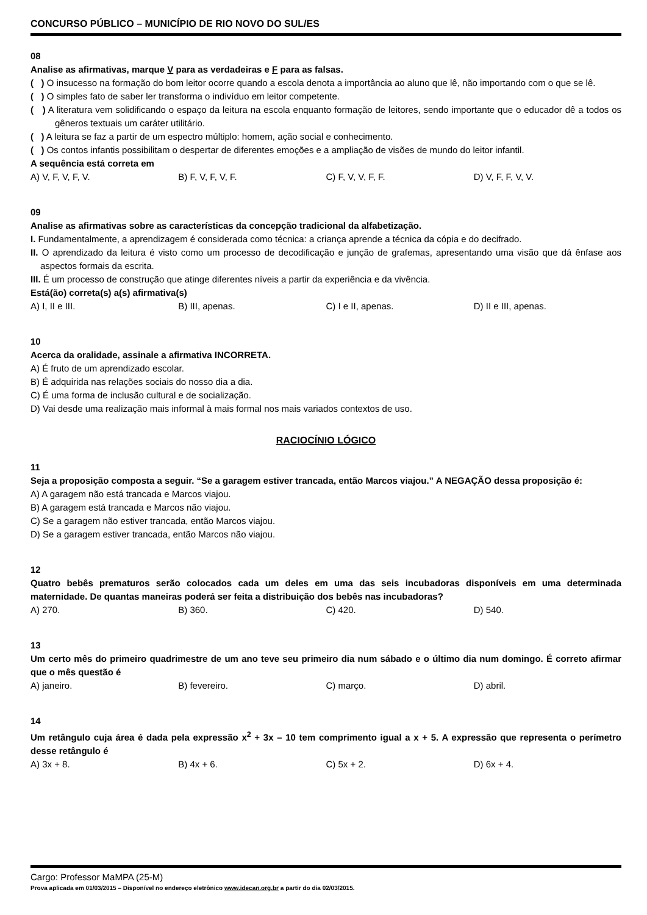CONCURSO PÚBLICO – MUNICÍPIO DE RIO NOVO DO SUL/ES
08
Analise as afirmativas, marque V para as verdadeiras e F para as falsas.
( ) O insucesso na formação do bom leitor ocorre quando a escola denota a importância ao aluno que lê, não importando com o que se lê.
( ) O simples fato de saber ler transforma o indivíduo em leitor competente.
( ) A literatura vem solidificando o espaço da leitura na escola enquanto formação de leitores, sendo importante que o educador dê a todos os gêneros textuais um caráter utilitário.
( ) A leitura se faz a partir de um espectro múltiplo: homem, ação social e conhecimento.
( ) Os contos infantis possibilitam o despertar de diferentes emoções e a ampliação de visões de mundo do leitor infantil.
A sequência está correta em
A) V, F, V, F, V. B) F, V, F, V, F. C) F, V, V, F, F. D) V, F, F, V, V.
09
Analise as afirmativas sobre as características da concepção tradicional da alfabetização.
I. Fundamentalmente, a aprendizagem é considerada como técnica: a criança aprende a técnica da cópia e do decifrado.
II. O aprendizado da leitura é visto como um processo de decodificação e junção de grafemas, apresentando uma visão que dá ênfase aos aspectos formais da escrita.
III. É um processo de construção que atinge diferentes níveis a partir da experiência e da vivência.
Está(ão) correta(s) a(s) afirmativa(s)
A) I, II e III. B) III, apenas. C) I e II, apenas. D) II e III, apenas.
10
Acerca da oralidade, assinale a afirmativa INCORRETA.
A) É fruto de um aprendizado escolar.
B) É adquirida nas relações sociais do nosso dia a dia.
C) É uma forma de inclusão cultural e de socialização.
D) Vai desde uma realização mais informal à mais formal nos mais variados contextos de uso.
RACIOCÍNIO LÓGICO
11
Seja a proposição composta a seguir. “Se a garagem estiver trancada, então Marcos viajou.” A NEGAÇÃO dessa proposição é:
A) A garagem não está trancada e Marcos viajou.
B) A garagem está trancada e Marcos não viajou.
C) Se a garagem não estiver trancada, então Marcos viajou.
D) Se a garagem estiver trancada, então Marcos não viajou.
12
Quatro bebês prematuros serão colocados cada um deles em uma das seis incubadoras disponíveis em uma determinada maternidade. De quantas maneiras poderá ser feita a distribuição dos bebês nas incubadoras?
A) 270. B) 360. C) 420. D) 540.
13
Um certo mês do primeiro quadrimestre de um ano teve seu primeiro dia num sábado e o último dia num domingo. É correto afirmar que o mês questão é
A) janeiro. B) fevereiro. C) março. D) abril.
14
Um retângulo cuja área é dada pela expressão x<sup>2</sup> + 3x – 10 tem comprimento igual a x + 5. A expressão que representa o perímetro desse retângulo é
A) 3x + 8. B) 4x + 6. C) 5x + 2. D) 6x + 4.
Cargo: Professor MaMPA (25-M)
Prova aplicada em 01/03/2015 – Disponível no endereço eletrônico www.idecan.org.br a partir do dia 02/03/2015.